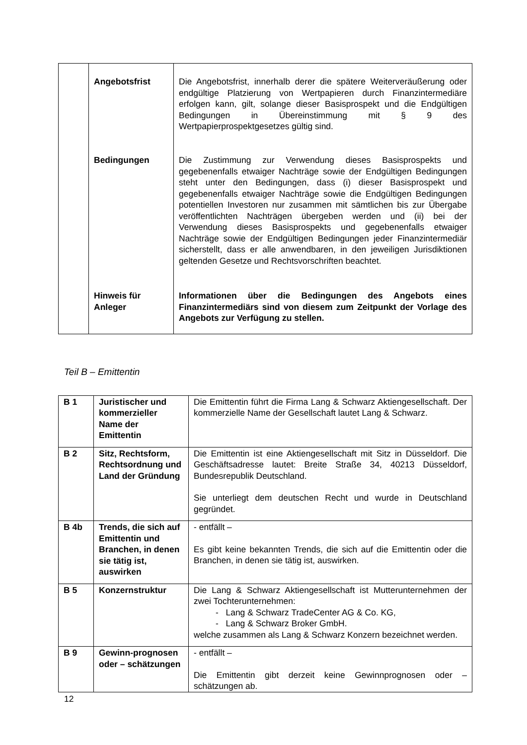| | Angebotsfrist Bedingungen Hinweis für Anleger | Die Angebotsfrist, innerhalb derer die spätere Weiterveräußerung oder endgültige Platzierung von Wertpapieren durch Finanzintermediäre erfolgen kann, gilt, solange dieser Basisprospekt und die Endgültigen Bedingungen in Übereinstimmung mit § 9 des Wertpapierprospektgesetzes gültig sind. Die Zustimmung zur Verwendung dieses Basisprospekts und gegebenenfalls etwaiger Nachträge sowie der Endgültigen Bedingungen steht unter den Bedingungen, dass (i) dieser Basisprospekt und gegebenenfalls etwaiger Nachträge sowie die Endgültigen Bedingungen potentiellen Investoren nur zusammen mit sämtlichen bis zur Übergabe veröffentlichten Nachträgen übergeben werden und (ii) bei der Verwendung dieses Basisprospekts und gegebenenfalls etwaiger Nachträge sowie der Endgültigen Bedingungen jeder Finanzintermediär sicherstellt, dass er alle anwendbaren, in den jeweiligen Jurisdiktionen geltenden Gesetze und Rechtsvorschriften beachtet. Informationen über die Bedingungen des Angebots eines Finanzintermediärs sind von diesem zum Zeitpunkt der Vorlage des Angebots zur Verfügung zu stellen. |
Teil B – Emittentin
| B 1 | Juristischer und kommerzieller Name der Emittentin | Die Emittentin führt die Firma Lang & Schwarz Aktiengesellschaft. Der kommerzielle Name der Gesellschaft lautet Lang & Schwarz. |
| B 2 | Sitz, Rechtsform, Rechtsordnung und Land der Gründung | Die Emittentin ist eine Aktiengesellschaft mit Sitz in Düsseldorf. Die Geschäftsadresse lautet: Breite Straße 34, 40213 Düsseldorf, Bundesrepublik Deutschland. Sie unterliegt dem deutschen Recht und wurde in Deutschland gegründet. |
| B 4b | Trends, die sich auf Emittentin und Branchen, in denen sie tätig ist, auswirken | - entfällt – Es gibt keine bekannten Trends, die sich auf die Emittentin oder die Branchen, in denen sie tätig ist, auswirken. |
| B 5 | Konzernstruktur | Die Lang & Schwarz Aktiengesellschaft ist Mutterunternehmen der zwei Tochterunternehmen: - Lang & Schwarz TradeCenter AG & Co. KG, - Lang & Schwarz Broker GmbH. welche zusammen als Lang & Schwarz Konzern bezeichnet werden. |
| B 9 | Gewinn-prognosen oder – schätzungen | - entfällt – Die Emittentin gibt derzeit keine Gewinnprognosen oder – schätzungen ab. |
12